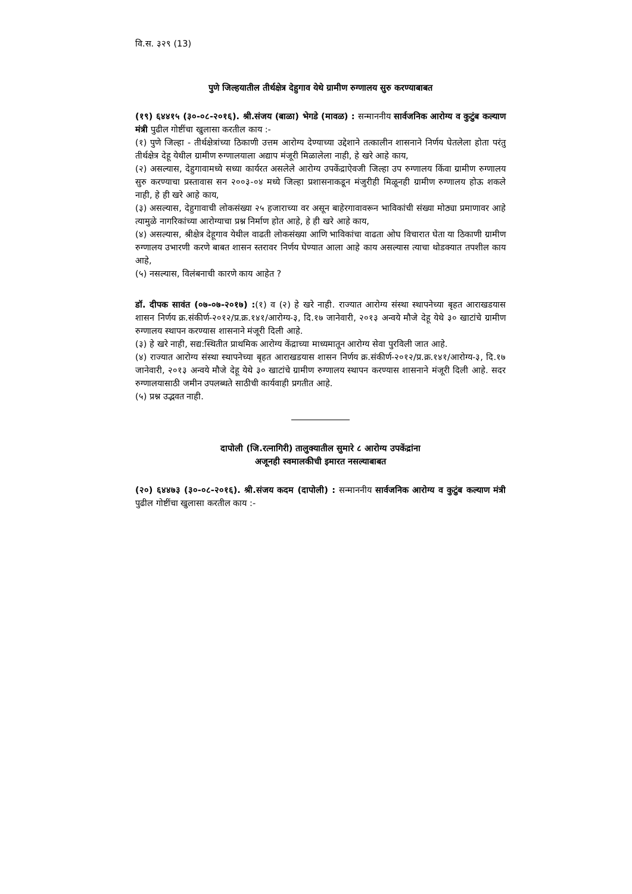वि.स. ३२९ (13)
पुणे जिल्हयातील तीर्थक्षेत्र देहुगाव येथे ग्रामीण रुग्णालय सुरु करण्याबाबत
(१९) ६४४१५ (३०-०८-२०१६). श्री.संजय (बाळा) भेगडे (मावळ) : सन्माननीय सार्वजनिक आरोग्य व कुटुंब कल्याण मंत्री पुढील गोष्टींचा खुलासा करतील काय :-
(१) पुणे जिल्हा - तीर्थक्षेत्रांच्या ठिकाणी उत्तम आरोग्य देण्याच्या उद्देशाने तत्कालीन शासनाने निर्णय घेतलेला होता परंतु तीर्थक्षेत्र देहू येथील ग्रामीण रुग्णालयाला अद्याप मंजूरी मिळालेला नाही, हे खरे आहे काय,
(२) असल्यास, देहुगावामध्ये सध्या कार्यरत असलेले आरोग्य उपकेंद्राऐवजी जिल्हा उप रुग्णालय किंवा ग्रामीण रुग्णालय सुरु करण्याचा प्रस्तावास सन २००३-०४ मध्ये जिल्हा प्रशासनाकडून मंजुरीही मिळूनही ग्रामीण रुग्णालय होऊ शकले नाही, हे ही खरे आहे काय,
(३) असल्यास, देहुगावाची लोकसंख्या २५ हजाराच्या वर असून बाहेरगावावरून भाविकांची संख्या मोठ्या प्रमाणावर आहे त्यामुळे नागरिकांच्या आरोग्याचा प्रश्न निर्माण होत आहे, हे ही खरे आहे काय,
(४) असल्यास, श्रीक्षेत्र देहूगाव येथील वाढती लोकसंख्या आणि भाविकांचा वाढता ओघ विचारात घेता या ठिकाणी ग्रामीण रुग्णालय उभारणी करणे बाबत शासन स्तरावर निर्णय घेण्यात आला आहे काय असल्यास त्याचा थोडक्यात तपशील काय आहे,
(५) नसल्यास, विलंबनाची कारणे काय आहेत ?
डॉ. दीपक सावंत (०७-०७-२०१७) :(१) व (२) हे खरे नाही. राज्यात आरोग्य संस्था स्थापनेच्या बृहत आराखडयास शासन निर्णय क्र.संकीर्ण-२०१२/प्र.क्र.१४१/आरोग्य-३, दि.१७ जानेवारी, २०१३ अन्वये मौजे देहू येथे ३० खाटांचे ग्रामीण रुग्णालय स्थापन करण्यास शासनाने मंजूरी दिली आहे.
(३) हे खरे नाही, सद्य:स्थितीत प्राथमिक आरोग्य केंद्राच्या माध्यमातून आरोग्य सेवा पुरविली जात आहे.
(४) राज्यात आरोग्य संस्था स्थापनेच्या बृहत आराखडयास शासन निर्णय क्र.संकीर्ण-२०१२/प्र.क्र.१४१/आरोग्य-३, दि.१७ जानेवारी, २०१३ अन्वये मौजे देहू येथे ३० खाटांचे ग्रामीण रुग्णालय स्थापन करण्यास शासनाने मंजूरी दिली आहे. सदर रुग्णालयासाठी जमीन उपलब्धते साठीची कार्यवाही प्रगतीत आहे.
(५) प्रश्न उद्भवत नाही.
दापोली (जि.रत्नागिरी) तालुक्यातील सुमारे ८ आरोग्य उपकेंद्रांना
अजूनही स्वमालकीची इमारत नसल्याबाबत
(२०) ६४४७३ (३०-०८-२०१६). श्री.संजय कदम (दापोली) : सन्माननीय सार्वजनिक आरोग्य व कुटुंब कल्याण मंत्री पुढील गोष्टींचा खुलासा करतील काय :-